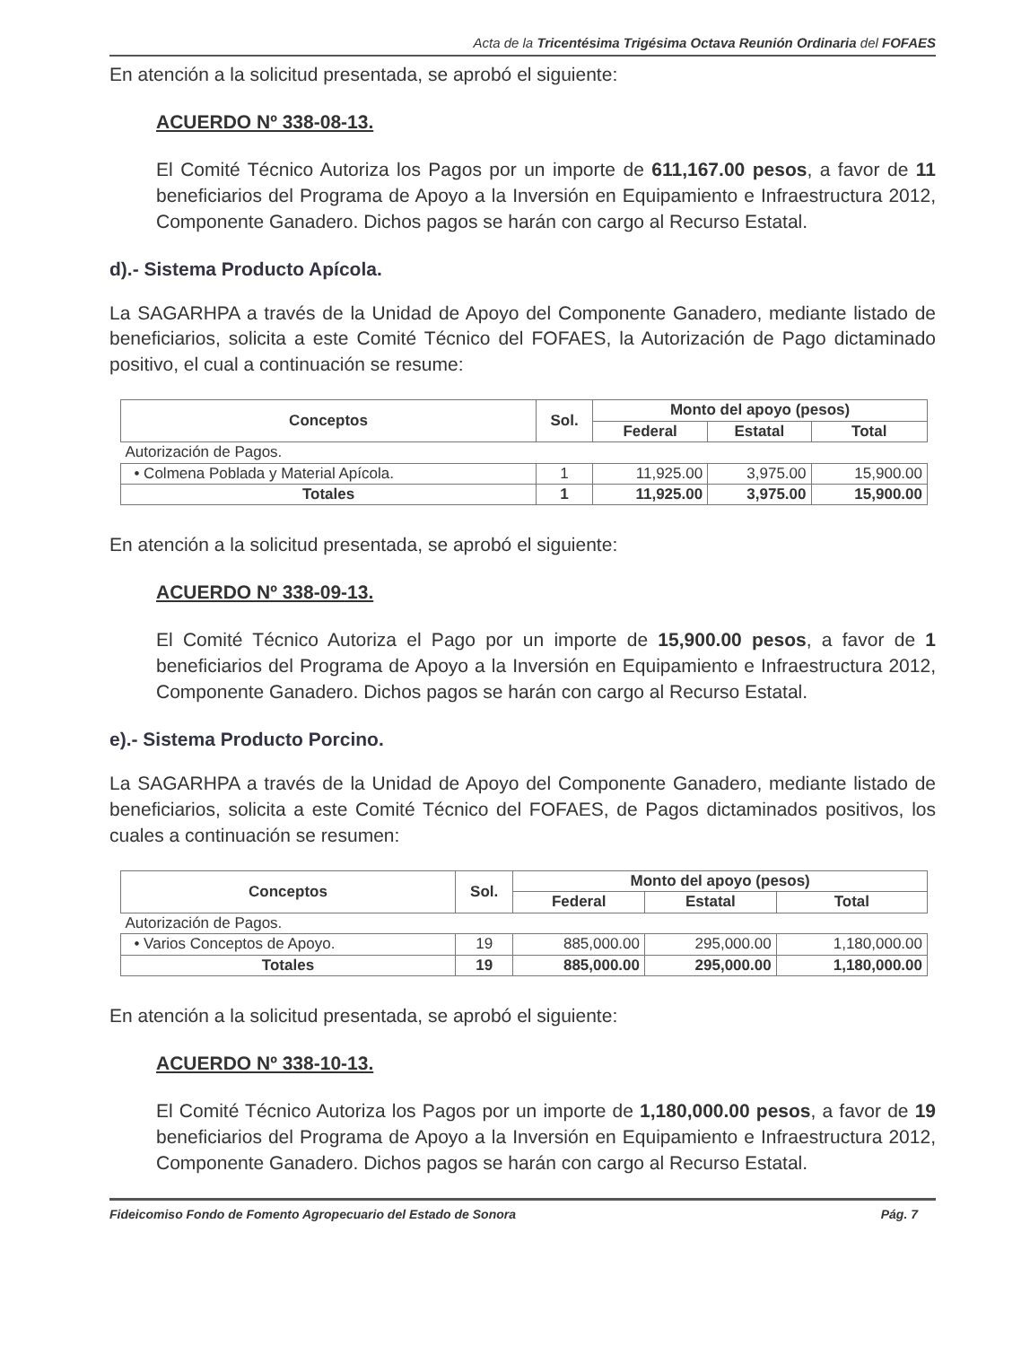Acta de la Tricentésima Trigésima Octava Reunión Ordinaria del FOFAES
En atención a la solicitud presentada, se aprobó el siguiente:
ACUERDO Nº 338-08-13.
El Comité Técnico Autoriza los Pagos por un importe de 611,167.00 pesos, a favor de 11 beneficiarios del Programa de Apoyo a la Inversión en Equipamiento e Infraestructura 2012, Componente Ganadero. Dichos pagos se harán con cargo al Recurso Estatal.
d).- Sistema Producto Apícola.
La SAGARHPA a través de la Unidad de Apoyo del Componente Ganadero, mediante listado de beneficiarios, solicita a este Comité Técnico del FOFAES, la Autorización de Pago dictaminado positivo, el cual a continuación se resume:
| Conceptos | Sol. | Monto del apoyo (pesos) | | |
| --- | --- | --- | --- | --- |
| | | Federal | Estatal | Total |
| Autorización de Pagos. | | | | |
| • Colmena Poblada y Material Apícola. | 1 | 11,925.00 | 3,975.00 | 15,900.00 |
| Totales | 1 | 11,925.00 | 3,975.00 | 15,900.00 |
En atención a la solicitud presentada, se aprobó el siguiente:
ACUERDO Nº 338-09-13.
El Comité Técnico Autoriza el Pago por un importe de 15,900.00 pesos, a favor de 1 beneficiarios del Programa de Apoyo a la Inversión en Equipamiento e Infraestructura 2012, Componente Ganadero. Dichos pagos se harán con cargo al Recurso Estatal.
e).- Sistema Producto Porcino.
La SAGARHPA a través de la Unidad de Apoyo del Componente Ganadero, mediante listado de beneficiarios, solicita a este Comité Técnico del FOFAES, de Pagos dictaminados positivos, los cuales a continuación se resumen:
| Conceptos | Sol. | Monto del apoyo (pesos) | | |
| --- | --- | --- | --- | --- |
| | | Federal | Estatal | Total |
| Autorización de Pagos. | | | | |
| • Varios Conceptos de Apoyo. | 19 | 885,000.00 | 295,000.00 | 1,180,000.00 |
| Totales | 19 | 885,000.00 | 295,000.00 | 1,180,000.00 |
En atención a la solicitud presentada, se aprobó el siguiente:
ACUERDO Nº 338-10-13.
El Comité Técnico Autoriza los Pagos por un importe de 1,180,000.00 pesos, a favor de 19 beneficiarios del Programa de Apoyo a la Inversión en Equipamiento e Infraestructura 2012, Componente Ganadero. Dichos pagos se harán con cargo al Recurso Estatal.
Fideicomiso Fondo de Fomento Agropecuario del Estado de Sonora Pág. 7